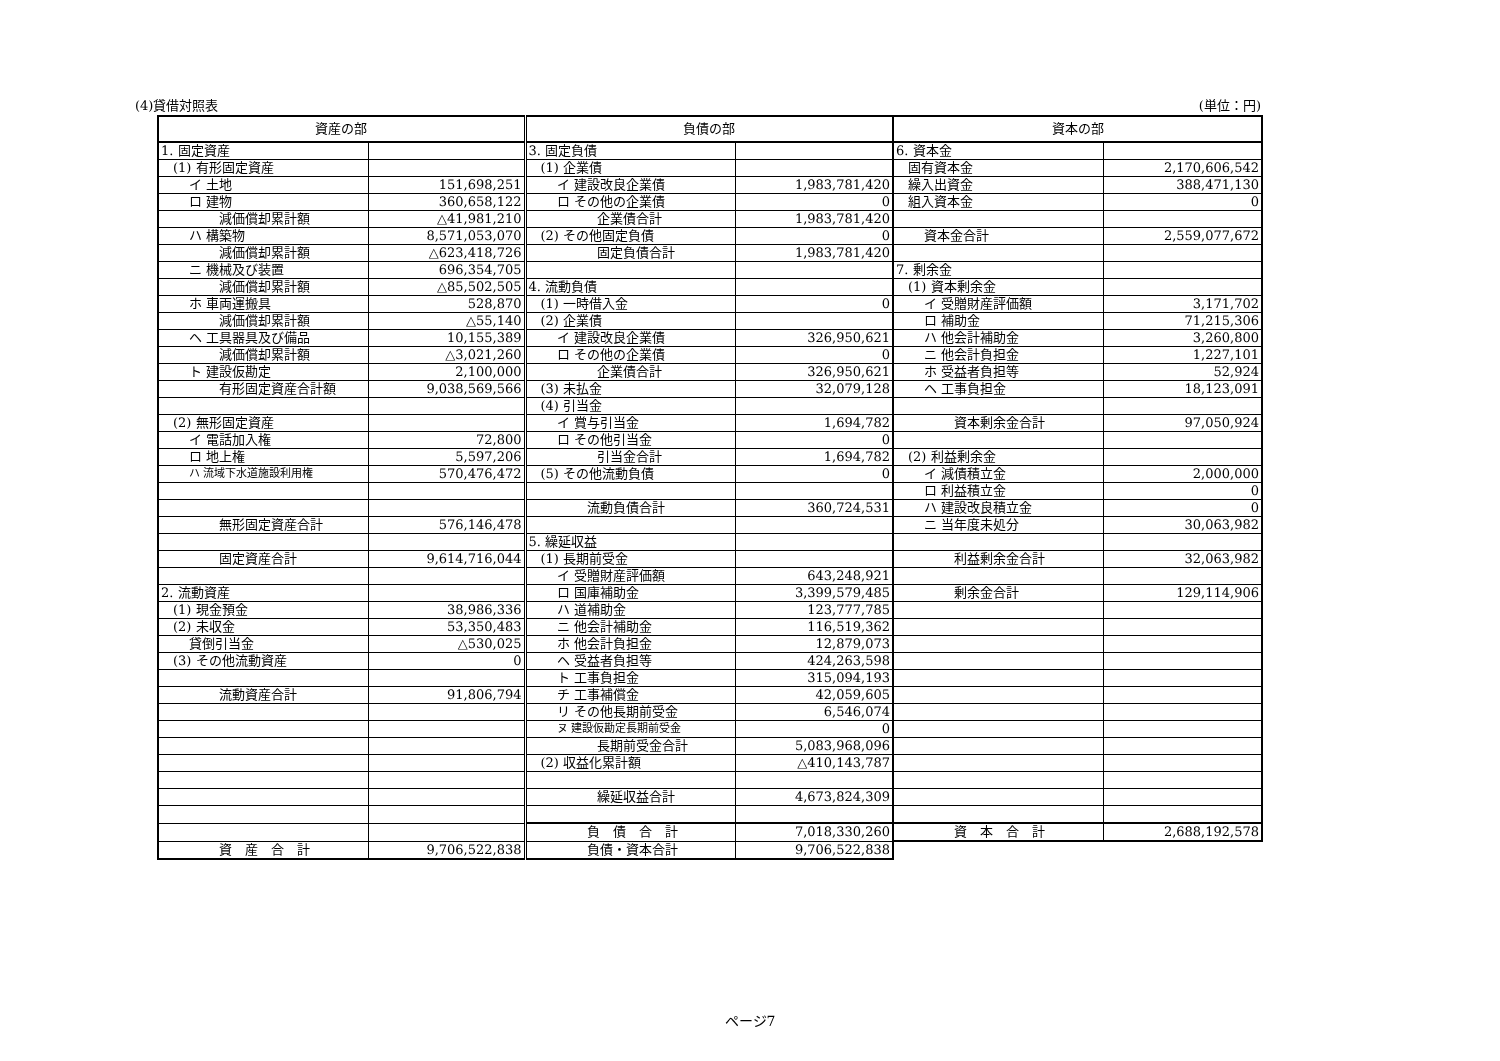(4)貸借対照表 (単位：円)
| 資産の部 | | 負債の部 | | 資本の部 | |
| --- | --- | --- | --- | --- | --- |
| 1. 固定資産 | | 3. 固定負債 | | 6. 資本金 | |
| (1) 有形固定資産 | | (1) 企業債 | | 固有資本金 | 2,170,606,542 |
| イ 土地 | 151,698,251 | イ 建設改良企業債 | 1,983,781,420 | 繰入出資金 | 388,471,130 |
| ロ 建物 | 360,658,122 | ロ その他の企業債 | 0 | 組入資本金 | 0 |
| 減価償却累計額 | △41,981,210 | 企業債合計 | 1,983,781,420 | | |
| ハ 構築物 | 8,571,053,070 | (2) その他固定負債 | 0 | 資本金合計 | 2,559,077,672 |
| 減価償却累計額 | △623,418,726 | 固定負債合計 | 1,983,781,420 | | |
| ニ 機械及び装置 | 696,354,705 | | | 7. 剰余金 | |
| 減価償却累計額 | △85,502,505 | 4. 流動負債 | | (1) 資本剰余金 | |
| ホ 車両運搬具 | 528,870 | (1) 一時借入金 | 0 | イ 受贈財産評価額 | 3,171,702 |
| 減価償却累計額 | △55,140 | (2) 企業債 | | ロ 補助金 | 71,215,306 |
| ヘ 工具器具及び備品 | 10,155,389 | イ 建設改良企業債 | 326,950,621 | ハ 他会計補助金 | 3,260,800 |
| 減価償却累計額 | △3,021,260 | ロ その他の企業債 | 0 | ニ 他会計負担金 | 1,227,101 |
| ト 建設仮勘定 | 2,100,000 | 企業債合計 | 326,950,621 | ホ 受益者負担等 | 52,924 |
| 有形固定資産合計額 | 9,038,569,566 | (3) 未払金 | 32,079,128 | ヘ 工事負担金 | 18,123,091 |
| | | (4) 引当金 | | | |
| (2) 無形固定資産 | | イ 賞与引当金 | 1,694,782 | 資本剰余金合計 | 97,050,924 |
| イ 電話加入権 | 72,800 | ロ その他引当金 | 0 | | |
| ロ 地上権 | 5,597,206 | 引当金合計 | 1,694,782 | (2) 利益剰余金 | |
| ハ 流域下水道施設利用権 | 570,476,472 | (5) その他流動負債 | 0 | イ 減債積立金 | 2,000,000 |
| | | | | ロ 利益積立金 | 0 |
| | | 流動負債合計 | 360,724,531 | ハ 建設改良積立金 | 0 |
| 無形固定資産合計 | 576,146,478 | | | ニ 当年度未処分 | 30,063,982 |
| | | 5. 繰延収益 | | | |
| 固定資産合計 | 9,614,716,044 | (1) 長期前受金 | | 利益剰余金合計 | 32,063,982 |
| | | イ 受贈財産評価額 | 643,248,921 | | |
| 2. 流動資産 | | ロ 国庫補助金 | 3,399,579,485 | 剰余金合計 | 129,114,906 |
| (1) 現金預金 | 38,986,336 | ハ 道補助金 | 123,777,785 | | |
| (2) 未収金 | 53,350,483 | ニ 他会計補助金 | 116,519,362 | | |
| 貸倒引当金 | △530,025 | ホ 他会計負担金 | 12,879,073 | | |
| (3) その他流動資産 | 0 | ヘ 受益者負担等 | 424,263,598 | | |
| | | ト 工事負担金 | 315,094,193 | | |
| 流動資産合計 | 91,806,794 | チ 工事補償金 | 42,059,605 | | |
| | | リ その他長期前受金 | 6,546,074 | | |
| | | ヌ 建設仮勘定長期前受金 | 0 | | |
| | | 長期前受金合計 | 5,083,968,096 | | |
| | | (2) 収益化累計額 | △410,143,787 | | |
| | | 繰延収益合計 | 4,673,824,309 | | |
| | | 負 債 合 計 | 7,018,330,260 | 資 本 合 計 | 2,688,192,578 |
| 資 産 合 計 | 9,706,522,838 | 負債・資本合計 | 9,706,522,838 | | |
ページ7